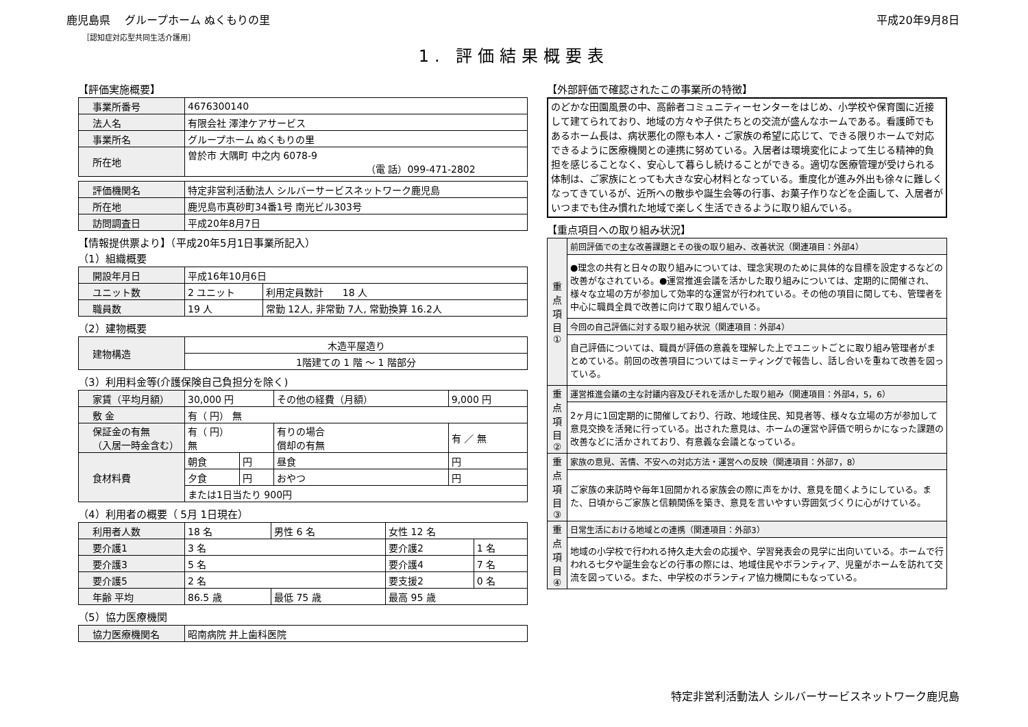鹿児島県　 グループホーム ぬくもりの里 平成20年9月8日
［認知症対応型共同生活介護用］
1. 評価結果概要表
【評価実施概要】
| 事業所番号 | 4676300140 |
| 法人名 | 有限会社 澤津ケアサービス |
| 事業所名 | グループホーム ぬくもりの里 |
| 所在地 | 曽於市 大隅町 中之内 6078-9 （電 話）099-471-2802 |
| 評価機関名 | 特定非営利活動法人 シルバーサービスネットワーク鹿児島 |
| 所在地 | 鹿児島市真砂町34番1号 南光ビル303号 |
| 訪問調査日 | 平成20年8月7日 |
【情報提供票より】（平成20年5月1日事業所記入）
（1）組織概要
| 開設年月日 | 平成16年10月6日 | |
| ユニット数 | 2 ユニット | 利用定員数計 18 人 |
| 職員数 | 19 人 | 常勤 12人, 非常勤 7人, 常勤換算 16.2人 |
（2）建物概要
| 建物構造 | 木造平屋造り |
| | 1階建ての 1 階 ～ 1 階部分 |
（3）利用料金等(介護保険自己負担分を除く)
| 家賃（平均月額） | 30,000 円 | | その他の経費（月額） | 9,000 円 |
| 敷 金 | 有（ 円） 無 | | | |
| 保証金の有無 （入居一時金含む） | 有（ 円） 無 | | 有りの場合 償却の有無 | 有 ／ 無 |
| 食材料費 | 朝食 | 円 | 昼食 | 円 |
| | 夕食 | 円 | おやつ | 円 |
| | または1日当たり 900円 | | | |
（4）利用者の概要（ 5月 1日現在）
| 利用者人数 | 18 名 | 男性 6 名 | 女性 12 名 | |
| 要介護1 | 3 名 | | 要介護2 | 1 名 |
| 要介護3 | 5 名 | | 要介護4 | 7 名 |
| 要介護5 | 2 名 | | 要支援2 | 0 名 |
| 年齢 平均 | 86.5 歳 | 最低 75 歳 | 最高 95 歳 | |
（5）協力医療機関
| 協力医療機関名 | 昭南病院 井上歯科医院 |
【外部評価で確認されたこの事業所の特徴】
のどかな田園風景の中、高齢者コミュニティーセンターをはじめ、小学校や保育園に近接して建てられており、地域の方々や子供たちとの交流が盛んなホームである。看護師でもあるホーム長は、病状悪化の際も本人・ご家族の希望に応じて、できる限りホームで対応できるように医療機関との連携に努めている。入居者は環境変化によって生じる精神的負担を感じることなく、安心して暮らし続けることができる。適切な医療管理が受けられる体制は、ご家族にとっても大きな安心材料となっている。重度化が進み外出も徐々に難しくなってきているが、近所への散歩や誕生会等の行事、お菓子作りなどを企画して、入居者がいつまでも住み慣れた地域で楽しく生活できるように取り組んでいる。
【重点項目への取り組み状況】
| 重 点 項 目 ① | 前回評価での主な改善課題とその後の取り組み、改善状況（関連項目：外部4） |
| | ●理念の共有と日々の取り組みについては、理念実現のために具体的な目標を設定するなどの改善がなされている。●運営推進会議を活かした取り組みについては、定期的に開催され、様々な立場の方が参加して効率的な運営が行われている。その他の項目に関しても、管理者を中心に職員全員で改善に向けて取り組んでいる。 |
| | 今回の自己評価に対する取り組み状況（関連項目：外部4） |
| | 自己評価については、職員が評価の意義を理解した上でユニットごとに取り組み管理者がまとめている。前回の改善項目についてはミーティングで報告し、話し合いを重ねて改善を図っている。 |
| 重 点 項 目 ② | 運営推進会議の主な討議内容及びそれを活かした取り組み（関連項目：外部4，5，6） |
| | 2ヶ月に1回定期的に開催しており、行政、地域住民、知見者等、様々な立場の方が参加して意見交換を活発に行っている。出された意見は、ホームの運営や評価で明らかになった課題の改善などに活かされており、有意義な会議となっている。 |
| 重 点 項 目 ③ | 家族の意見、苦情、不安への対応方法・運営への反映（関連項目：外部7，8） |
| | ご家族の来訪時や毎年1回開かれる家族会の際に声をかけ、意見を聞くようにしている。また、日頃からご家族と信頼関係を築き、意見を言いやすい雰囲気づくりに心がけている。 |
| 重 点 項 目 ④ | 日常生活における地域との連携（関連項目：外部3） |
| | 地域の小学校で行われる持久走大会の応援や、学習発表会の見学に出向いている。ホームで行われる七夕や誕生会などの行事の際には、地域住民やボランティア、児童がホームを訪れて交流を図っている。また、中学校のボランティア協力機関にもなっている。 |
特定非営利活動法人 シルバーサービスネットワーク鹿児島